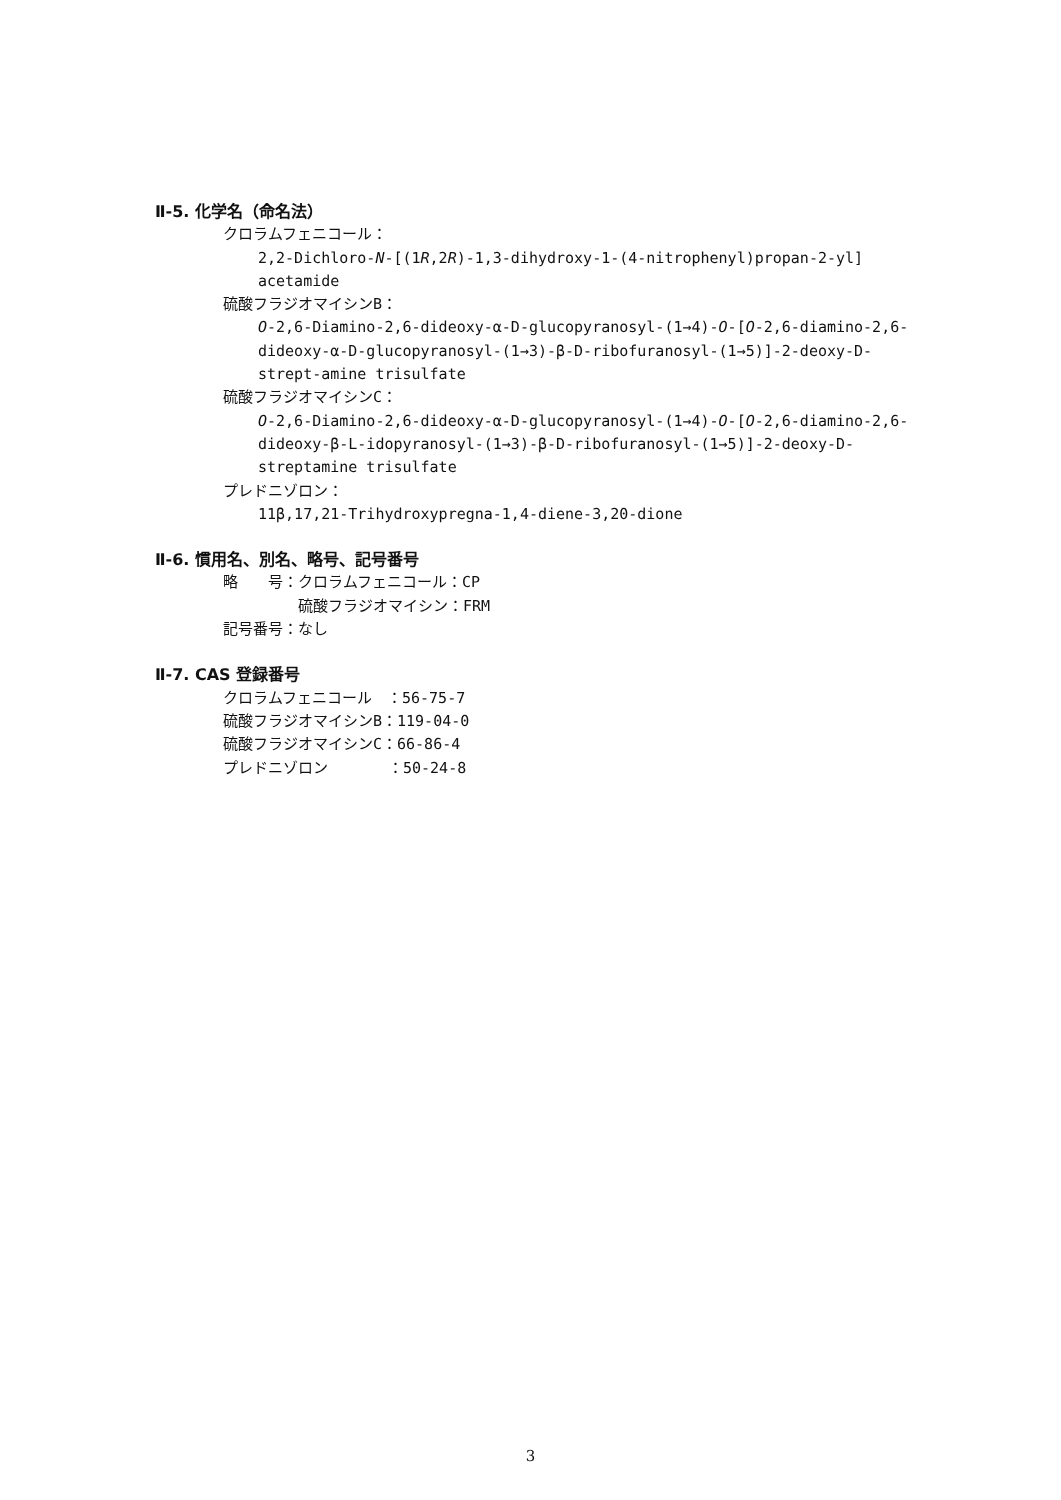Ⅱ-5. 化学名（命名法）
クロラムフェニコール：
2,2-Dichloro-N-[(1R,2R)-1,3-dihydroxy-1-(4-nitrophenyl)propan-2-yl] acetamide
硫酸フラジオマイシンB：
O-2,6-Diamino-2,6-dideoxy-α-D-glucopyranosyl-(1→4)-O-[O-2,6-diamino-2,6-dideoxy-α-D-glucopyranosyl-(1→3)-β-D-ribofuranosyl-(1→5)]-2-deoxy-D-strept-amine trisulfate
硫酸フラジオマイシンC：
O-2,6-Diamino-2,6-dideoxy-α-D-glucopyranosyl-(1→4)-O-[O-2,6-diamino-2,6-dideoxy-β-L-idopyranosyl-(1→3)-β-D-ribofuranosyl-(1→5)]-2-deoxy-D-streptamine trisulfate
プレドニゾロン：
11β,17,21-Trihydroxypregna-1,4-diene-3,20-dione
Ⅱ-6. 慣用名、別名、略号、記号番号
略　　号：クロラムフェニコール：CP
　　　　　硫酸フラジオマイシン：FRM
記号番号：なし
Ⅱ-7. CAS 登録番号
クロラムフェニコール　：56-75-7
硫酸フラジオマイシンB：119-04-0
硫酸フラジオマイシンC：66-86-4
プレドニゾロン　　　　：50-24-8
3